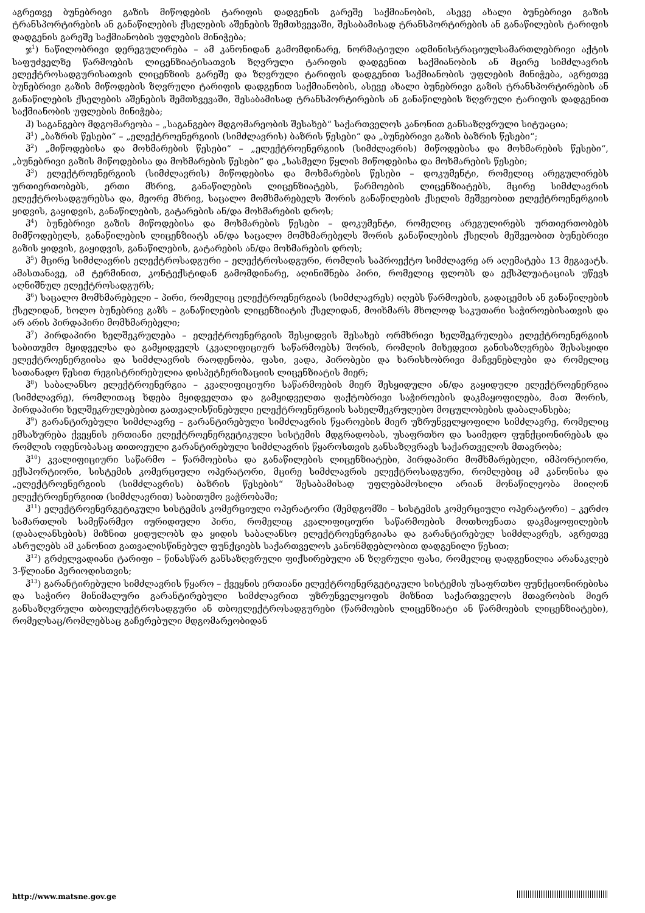აგრეთვე ბუნებრივი გაზის მიწოდების ტარიფის დადგენის გარეშე საქმიანობის, ასევე ახალი ბუნებრივი გაზის ტრანსპორტირების ან განაწილების ქსელების აშენების შემთხვევაში, შესაბამისად ტრანსპორტირების ან განაწილების ტარიფის დადგენის გარეშე საქმიანობის უფლების მინიჭება;
ჯ<sup>1</sup>) ნაწილობრივი დერეგულირება – ამ კანონიდან გამომდინარე, ნორმატიული ადმინისტრაციულსამართლებრივი აქტის საფუძველზე წარმოების ლიცენზიატისათვის ზღვრული ტარიფის დადგენით საქმიანობის ან მცირე სიმძლავრის ელექტროსადგურისათვის ლიცენზიის გარეშე და ზღვრული ტარიფის დადგენით საქმიანობის უფლების მინიჭება, აგრეთვე ბუნებრივი გაზის მიწოდების ზღვრული ტარიფის დადგენით საქმიანობის, ასევე ახალი ბუნებრივი გაზის ტრანსპორტირების ან განაწილების ქსელების აშენების შემთხვევაში, შესაბამისად ტრანსპორტირების ან განაწილების ზღვრული ტარიფის დადგენით საქმიანობის უფლების მინიჭება;
ჰ) საგანგებო მდგომარეობა – „საგანგებო მდგომარეობის შესახებ“ საქართველოს კანონით განსაზღვრული სიტუაცია;
ჰ<sup>1</sup>) „ბაზრის წესები“ – „ელექტროენერგიის (სიმძლავრის) ბაზრის წესები“ და „ბუნებრივი გაზის ბაზრის წესები“;
ჰ<sup>2</sup>) „მიწოდებისა და მოხმარების წესები“ – „ელექტროენერგიის (სიმძლავრის) მიწოდებისა და მოხმარების წესები“, „ბუნებრივი გაზის მიწოდებისა და მოხმარების წესები“ და „სასმელი წყლის მიწოდებისა და მოხმარების წესები;
ჰ<sup>3</sup>) ელექტროენერგიის (სიმძლავრის) მიწოდებისა და მოხმარების წესები – დოკუმენტი, რომელიც არეგულირებს ურთიერთობებს, ერთი მხრივ, განაწილების ლიცენზიატებს, წარმოების ლიცენზიატებს, მცირე სიმძლავრის ელექტროსადგურებსა და, მეორე მხრივ, საცალო მომხმარებელს შორის განაწილების ქსელის მეშვეობით ელექტროენერგიის ყიდვის, გაყიდვის, განაწილების, გატარების ან/და მოხმარების დროს;
ჰ<sup>4</sup>) ბუნებრივი გაზის მიწოდებისა და მოხმარების წესები – დოკუმენტი, რომელიც არეგულირებს ურთიერთობებს მიმწოდებელს, განაწილების ლიცენზიატს ან/და საცალო მომხმარებელს შორის განაწილების ქსელის მეშვეობით ბუნებრივი გაზის ყიდვის, გაყიდვის, განაწილების, გატარების ან/და მოხმარების დროს;
ჰ<sup>5</sup>) მცირე სიმძლავრის ელექტროსადგური – ელექტროსადგური, რომლის საპროექტო სიმძლავრე არ აღემატება 13 მეგავატს. ამასთანავე, ამ ტერმინით, კონტექსტიდან გამომდინარე, აღინიშნება პირი, რომელიც ფლობს და ექსპლუატაციას უწევს აღნიშნულ ელექტროსადგურს;
ჰ<sup>6</sup>) საცალო მომხმარებელი – პირი, რომელიც ელექტროენერგიას (სიმძლავრეს) იღებს წარმოების, გადაცემის ან განაწილების ქსელიდან, ხოლო ბუნებრივ გაზს – განაწილების ლიცენზიატის ქსელიდან, მოიხმარს მხოლოდ საკუთარი საჭიროებისათვის და არ არის პირდაპირი მომხმარებელი;
ჰ<sup>7</sup>) პირდაპირი ხელშეკრულება – ელექტროენერგიის შესყიდვის შესახებ ორმხრივი ხელშეკრულება ელექტროენერგიის საბითუმო მყიდველსა და გამყიდველს (კვალიფიციურ საწარმოებს) შორის, რომლის მიხედვით განისაზღვრება შესასყიდი ელექტროენერგიისა და სიმძლავრის რაოდენობა, ფასი, ვადა, პირობები და ხარისხობრივი მაჩვენებლები და რომელიც სათანადო წესით რეგისტრირებულია დისპეტჩერიზაციის ლიცენზიატის მიერ;
ჰ<sup>8</sup>) საბალანსო ელექტროენერგია – კვალიფიციური საწარმოების მიერ შესყიდული ან/და გაყიდული ელექტროენერგია (სიმძლავრე), რომლითაც ხდება მყიდველთა და გამყიდველთა ფაქტობრივი საჭიროების დაკმაყოფილება, მათ შორის, პირდაპირი ხელშეკრულებებით გათვალისწინებული ელექტროენერგიის სახელშეკრულებო მოცულობების დაბალანსება;
ჰ<sup>9</sup>) გარანტირებული სიმძლავრე – გარანტირებული სიმძლავრის წყაროების მიერ უზრუნველყოფილი სიმძლავრე, რომელიც ემსახურება ქვეყნის ერთიანი ელექტროენერგეტიკული სისტემის მდგრადობას, უსაფრთხო და საიმედო ფუნქციონირებას და რომლის ოდენობასაც თითოეული გარანტირებული სიმძლავრის წყაროსთვის განსაზღვრავს საქართველოს მთავრობა;
ჰ<sup>10</sup>) კვალიფიციური საწარმო – წარმოებისა და განაწილების ლიცენზიატები, პირდაპირი მომხმარებელი, იმპორტიორი, ექსპორტიორი, სისტემის კომერციული ოპერატორი, მცირე სიმძლავრის ელექტროსადგური, რომლებიც ამ კანონისა და „ელექტროენერგიის (სიმძლავრის) ბაზრის წესების“ შესაბამისად უფლებამოსილი არიან მონაწილეობა მიიღონ ელექტროენერგიით (სიმძლავრით) საბითუმო ვაჭრობაში;
ჰ<sup>11</sup>) ელექტროენერგეტიკული სისტემის კომერციული ოპერატორი (შემდგომში – სისტემის კომერციული ოპერატორი) – კერძო სამართლის სამეწარმეო იურიდიული პირი, რომელიც კვალიფიციური საწარმოების მოთხოვნათა დაკმაყოფილების (დაბალანსების) მიზნით ყიდულობს და ყიდის საბალანსო ელექტროენერგიასა და გარანტირებულ სიმძლავრეს, აგრეთვე ასრულებს ამ კანონით გათვალისწინებულ ფუნქციებს საქართველოს კანონმდებლობით დადგენილი წესით;
ჰ<sup>12</sup>) გრძელვადიანი ტარიფი – წინასწარ განსაზღვრული ფიქსირებული ან ზღვრული ფასი, რომელიც დადგენილია არანაკლებ 3-წლიანი პერიოდისთვის;
ჰ<sup>13</sup>) გარანტირებული სიმძლავრის წყარო – ქვეყნის ერთიანი ელექტროენერგეტიკული სისტემის უსაფრთხო ფუნქციონირებისა და საჭირო მინიმალური გარანტირებული სიმძლავრით უზრუნველყოფის მიზნით საქართველოს მთავრობის მიერ განსაზღვრული თბოელექტროსადგური ან თბოელექტროსადგურები (წარმოების ლიცენზიატი ან წარმოების ლიცენზიატები), რომელსაც/რომლებსაც გაჩერებული მდგომარეობიდან
http://www.matsne.gov.ge